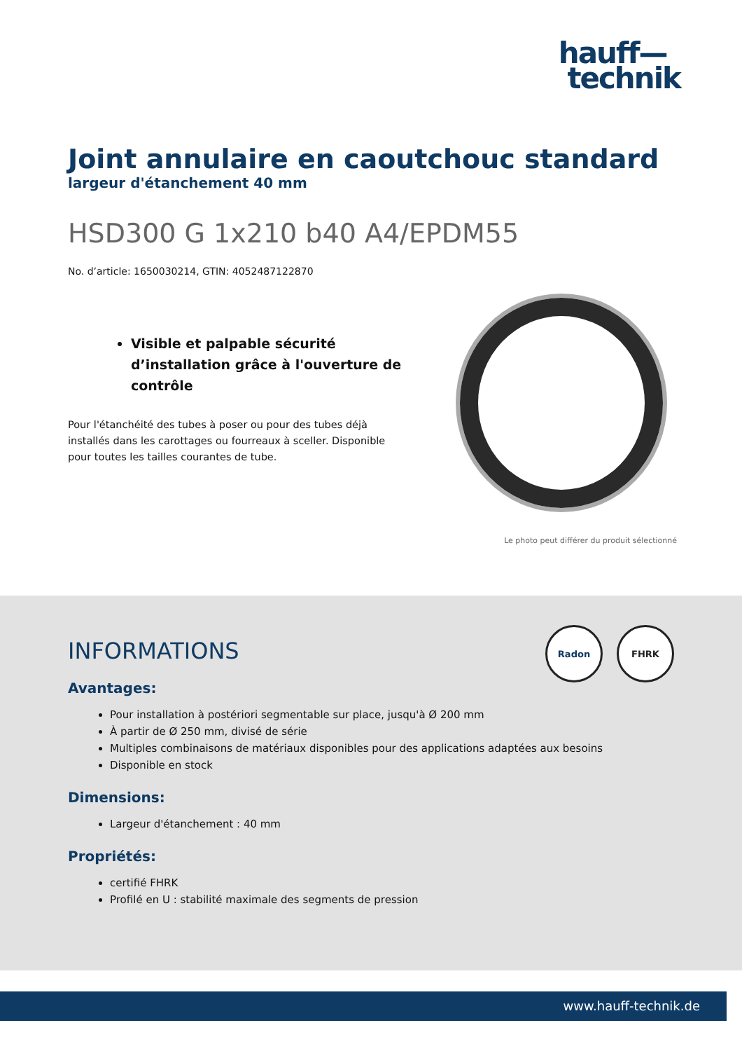hauff—
technik
Joint annulaire en caoutchouc standard
largeur d'étanchement 40 mm
HSD300 G 1x210 b40 A4/EPDM55
No. d’article: 1650030214, GTIN: 4052487122870
Visible et palpable sécurité d’installation grâce à l'ouverture de contrôle
Pour l'étanchéité des tubes à poser ou pour des tubes déjà installés dans les carottages ou fourreaux à sceller. Disponible pour toutes les tailles courantes de tube.
Le photo peut différer du produit sélectionné
Radon FHRK
INFORMATIONS
Avantages:
Pour installation à postériori segmentable sur place, jusqu'à Ø 200 mm
À partir de Ø 250 mm, divisé de série
Multiples combinaisons de matériaux disponibles pour des applications adaptées aux besoins
Disponible en stock
Dimensions:
Largeur d'étanchement : 40 mm
Propriétés:
certifié FHRK
Profilé en U : stabilité maximale des segments de pression
www.hauff-technik.de